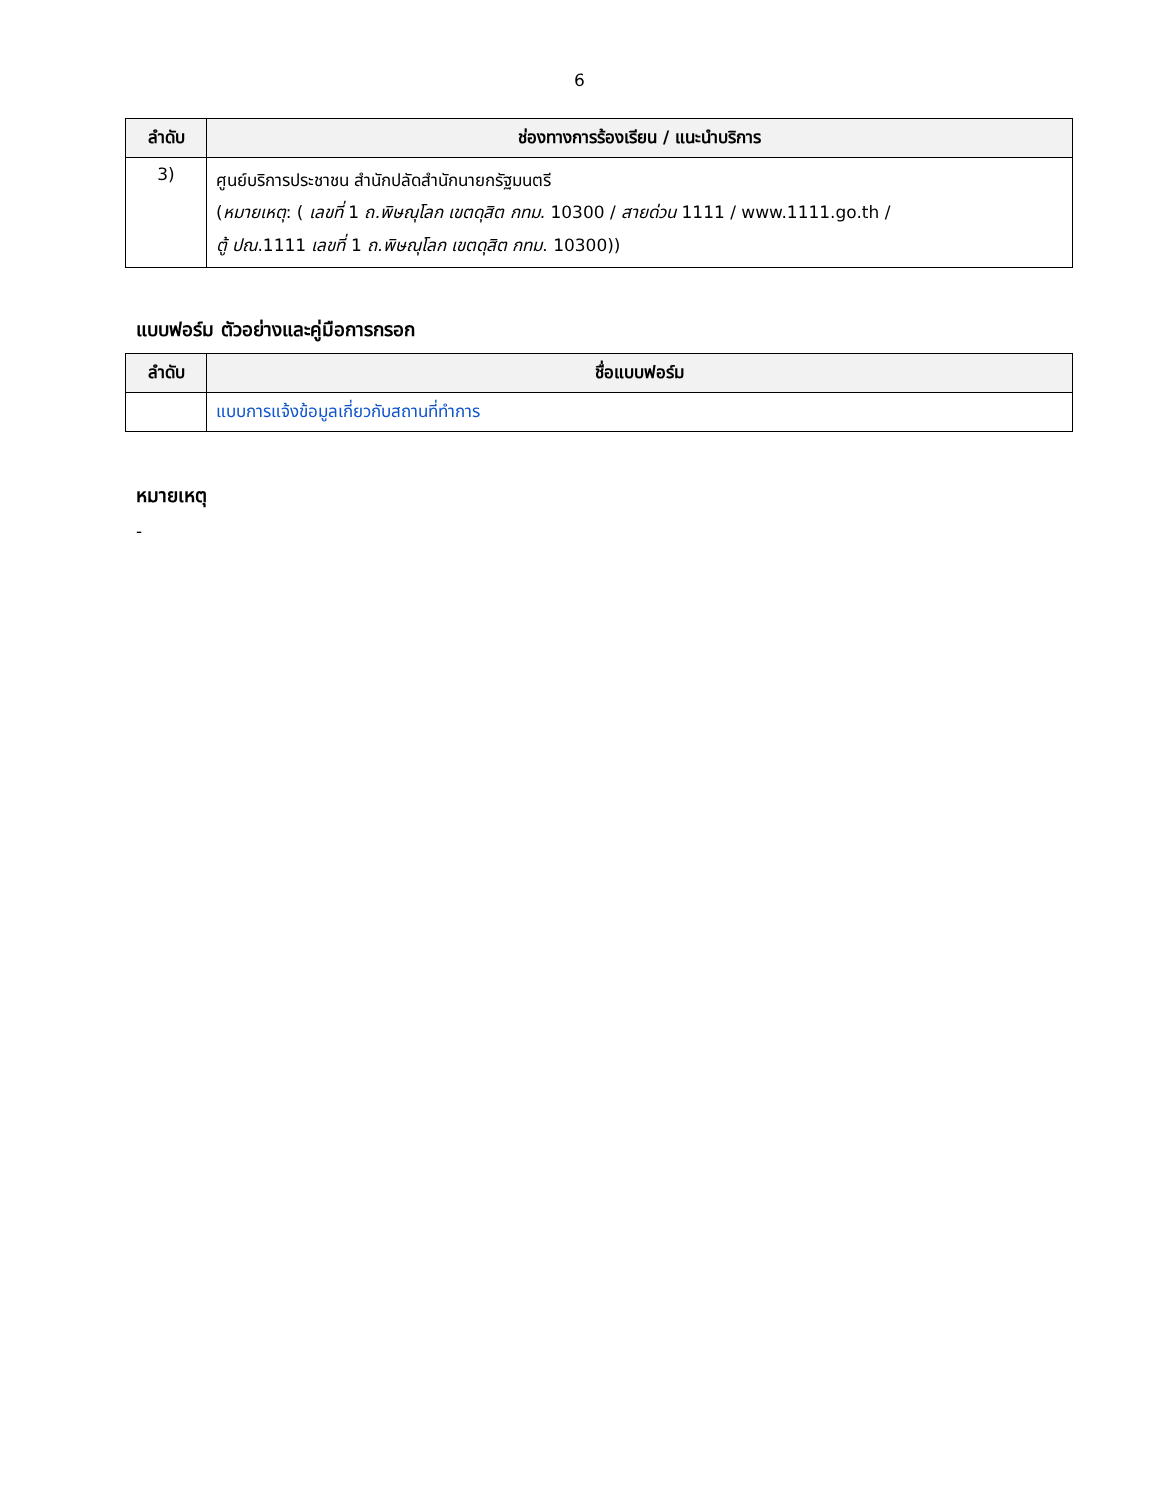6
| ลำดับ | ช่องทางการร้องเรียน / แนะนำบริการ |
| --- | --- |
| 3) | ศูนย์บริการประชาชน สำนักปลัดสำนักนายกรัฐมนตรี ( หมายเหตุ : ( เลขที่ 1 ถ.พิษณุโลก เขตดุสิต กทม . 10300 / สายด่วน 1111 / www.1111.go.th / ตู้ ปณ .1111 เลขที่ 1 ถ.พิษณุโลก เขตดุสิต กทม . 10300)) |
แบบฟอร์ม ตัวอย่างและคู่มือการกรอก
| ลำดับ | ชื่อแบบฟอร์ม |
| --- | --- |
| | แบบการแจ้งข้อมูลเกี่ยวกับสถานที่ทำการ |
หมายเหตุ
-